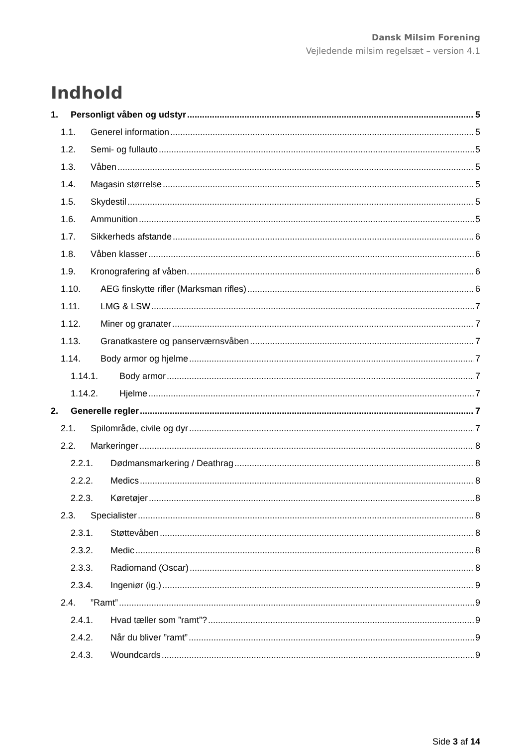Dansk Milsim Forening
Vejledende milsim regelsæt – version 4.1
Indhold
1. Personligt våben og udstyr 5
1.1. Generel information 5
1.2. Semi- og fullauto 5
1.3. Våben 5
1.4. Magasin størrelse 5
1.5. Skydestil 5
1.6. Ammunition 5
1.7. Sikkerheds afstande 6
1.8. Våben klasser 6
1.9. Kronografering af våben. 6
1.10. AEG finskytte rifler (Marksman rifles) 6
1.11. LMG & LSW 7
1.12. Miner og granater 7
1.13. Granatkastere og panserværnsvåben 7
1.14. Body armor og hjelme 7
1.14.1. Body armor 7
1.14.2. Hjelme 7
2. Generelle regler 7
2.1. Spilområde, civile og dyr 7
2.2. Markeringer 8
2.2.1. Dødmansmarkering / Deathrag 8
2.2.2. Medics 8
2.2.3. Køretøjer 8
2.3. Specialister 8
2.3.1. Støttevåben 8
2.3.2. Medic 8
2.3.3. Radiomand (Oscar) 8
2.3.4. Ingeniør (ig.) 9
2.4.”Ramt” 9
2.4.1. Hvad tæller som ”ramt”? 9
2.4.2. Når du bliver ”ramt” 9
2.4.3. Woundcards 9
Side 3 af 14